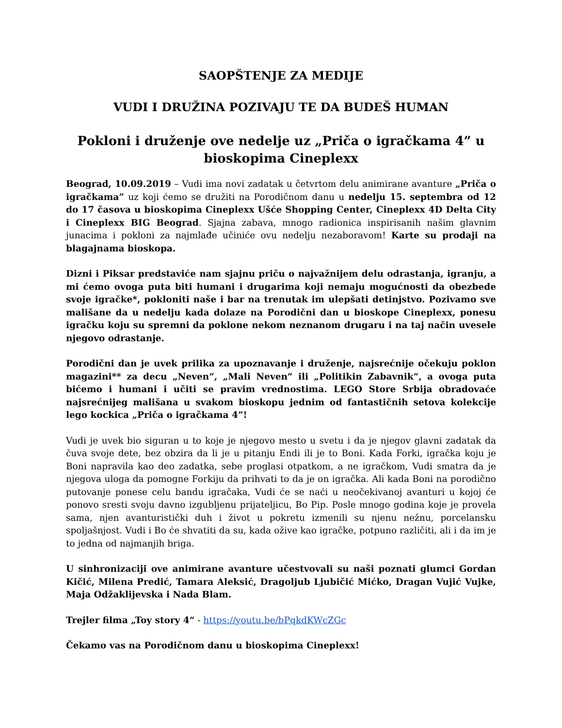SAOPŠTENJE ZA MEDIJE
VUDI I DRUŽINA POZIVAJU TE DA BUDEŠ HUMAN
Pokloni i druženje ove nedelje uz „Priča o igračkama 4” u bioskopima Cineplexx
Beograd, 10.09.2019 – Vudi ima novi zadatak u četvrtom delu animirane avanture „Priča o igračkama” uz koji ćemo se družiti na Porodičnom danu u nedelju 15. septembra od 12 do 17 časova u bioskopima Cineplexx Ušće Shopping Center, Cineplexx 4D Delta City i Cineplexx BIG Beograd. Sjajna zabava, mnogo radionica inspirisanih našim glavnim junacima i pokloni za najmlađe učiniće ovu nedelju nezaboravom! Karte su prodaji na blagajnama bioskopa.
Dizni i Piksar predstaviće nam sjajnu priču o najvažnijem delu odrastanja, igranju, a mi ćemo ovoga puta biti humani i drugarima koji nemaju mogućnosti da obezbede svoje igračke*, pokloniti naše i bar na trenutak im ulepšati detinjstvo. Pozivamo sve mališane da u nedelju kada dolaze na Porodični dan u bioskope Cineplexx, ponesu igračku koju su spremni da poklone nekom neznanom drugaru i na taj način uvesele njegovo odrastanje.
Porodični dan je uvek prilika za upoznavanje i druženje, najsrećnije očekuju poklon magazini** za decu „Neven“, „Mali Neven“ ili „Politikin Zabavnik“, a ovoga puta bićemo i humani i učiti se pravim vrednostima. LEGO Store Srbija obradovaće najsrećnijeg mališana u svakom bioskopu jednim od fantastičnih setova kolekcije lego kockica „Priča o igračkama 4”!
Vudi je uvek bio siguran u to koje je njegovo mesto u svetu i da je njegov glavni zadatak da čuva svoje dete, bez obzira da li je u pitanju Endi ili je to Boni. Kada Forki, igračka koju je Boni napravila kao deo zadatka, sebe proglasi otpatkom, a ne igračkom, Vudi smatra da je njegova uloga da pomogne Forkiju da prihvati to da je on igračka. Ali kada Boni na porodično putovanje ponese celu bandu igračaka, Vudi će se naći u neočekivanoj avanturi u kojoj će ponovo sresti svoju davno izgubljenu prijateljicu, Bo Pip. Posle mnogo godina koje je provela sama, njen avanturistički duh i život u pokretu izmenili su njenu nežnu, porcelansku spoljašnjost. Vudi i Bo će shvatiti da su, kada ožive kao igračke, potpuno različiti, ali i da im je to jedna od najmanjih briga.
U sinhronizaciji ove animirane avanture učestvovali su naši poznati glumci Gordan Kičić, Milena Predić, Tamara Aleksić, Dragoljub Ljubičić Mićko, Dragan Vujić Vujke, Maja Odžaklijevska i Nada Blam.
Trejler filma „Toy story 4“ - https://youtu.be/bPqkdKWcZGc
Čekamo vas na Porodičnom danu u bioskopima Cineplexx!